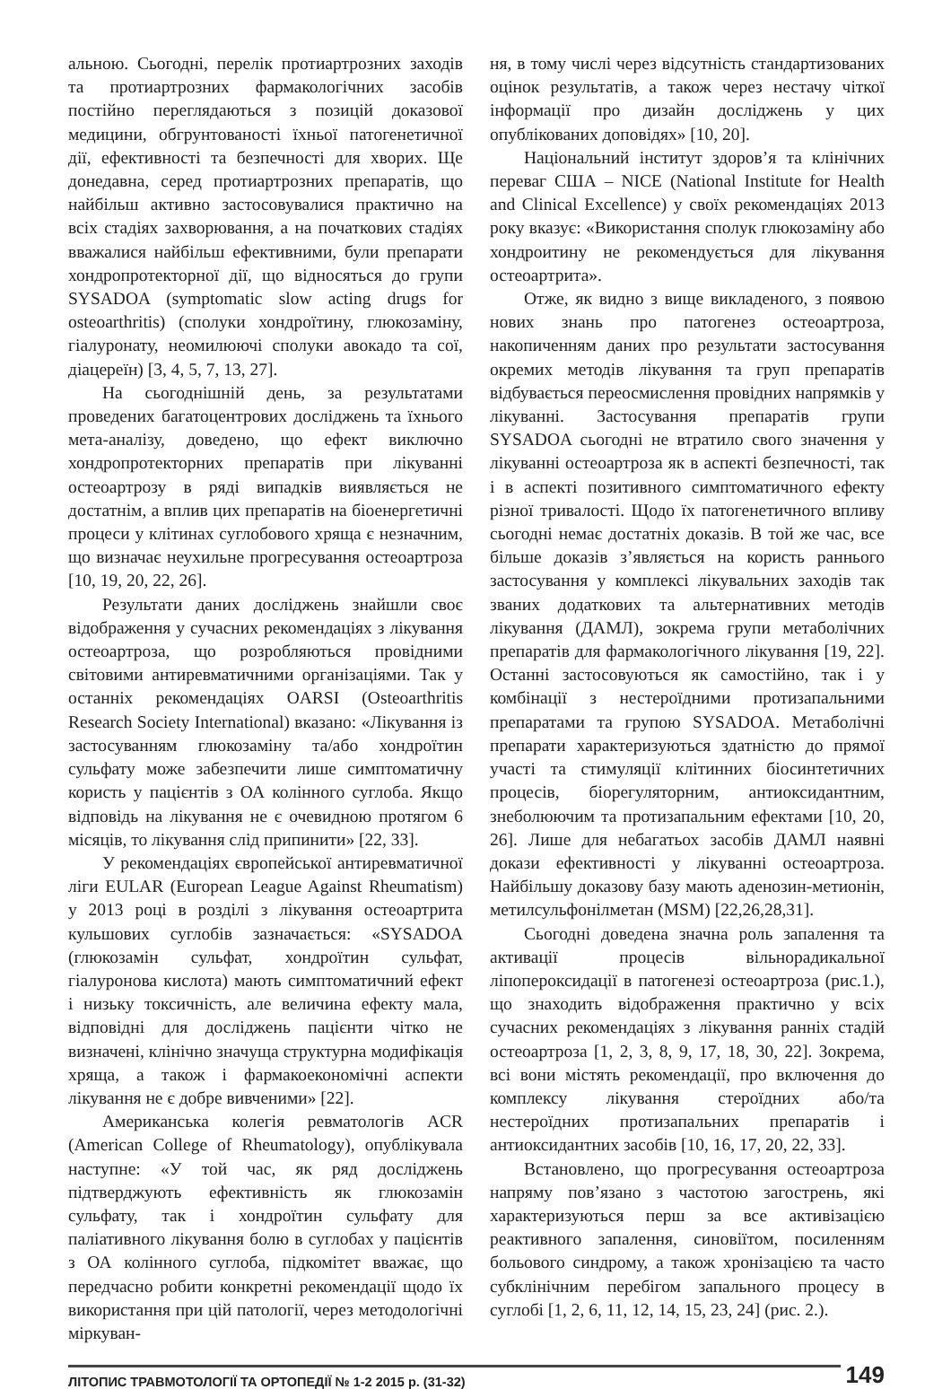альною. Сьогодні, перелік протиартрозних заходів та протиартрозних фармакологічних засобів постійно переглядаються з позицій доказової медицини, обгрунтованості їхньої патогенетичної дії, ефективності та безпечності для хворих. Ще донедавна, серед протиартрозних препаратів, що найбільш активно застосовувалися практично на всіх стадіях захворювання, а на початкових стадіях вважалися найбільш ефективними, були препарати хондропротекторної дії, що відносяться до групи SYSADOA (symptomatic slow acting drugs for osteoarthritis) (сполуки хондроїтину, глюкозаміну, гіалуронату, неомилюючі сполуки авокадо та сої, діацереїн) [3, 4, 5, 7, 13, 27].
На сьогоднішній день, за результатами проведених багатоцентрових досліджень та їхнього мета-аналізу, доведено, що ефект виключно хондропротекторних препаратів при лікуванні остеоартрозу в ряді випадків виявляється не достатнім, а вплив цих препаратів на біоенергетичні процеси у клітинах суглобового хряща є незначним, що визначає неухильне прогресування остеоартроза [10, 19, 20, 22, 26].
Результати даних досліджень знайшли своє відображення у сучасних рекомендаціях з лікування остеоартроза, що розробляються провідними світовими антиревматичними організаціями. Так у останніх рекомендаціях OARSI (Osteoarthritis Research Society International) вказано: «Лікування із застосуванням глюкозаміну та/або хондроїтин сульфату може забезпечити лише симптоматичну користь у пацієнтів з ОА колінного суглоба. Якщо відповідь на лікування не є очевидною протягом 6 місяців, то лікування слід припинити» [22, 33].
У рекомендаціях європейської антиревматичної ліги EULAR (European League Against Rheumatism) у 2013 році в розділі з лікування остеоартрита кульшових суглобів зазначається: «SYSADOA (глюкозамін сульфат, хондроїтин сульфат, гіалуронова кислота) мають симптоматичний ефект і низьку токсичність, але величина ефекту мала, відповідні для досліджень пацієнти чітко не визначені, клінічно значуща структурна модифікація хряща, а також і фармакоекономічні аспекти лікування не є добре вивченими» [22].
Американська колегія ревматологів ACR (American College of Rheumatology), опублікувала наступне: «У той час, як ряд досліджень підтверджують ефективність як глюкозамін сульфату, так і хондроїтин сульфату для паліативного лікування болю в суглобах у пацієнтів з ОА колінного суглоба, підкомітет вважає, що передчасно робити конкретні рекомендації щодо їх використання при цій патології, через методологічні міркуван-
ня, в тому числі через відсутність стандартизованих оцінок результатів, а також через нестачу чіткої інформації про дизайн досліджень у цих опублікованих доповідях» [10, 20].
Національний інститут здоров’я та клінічних переваг США – NICE (National Institute for Health and Clinical Excellence) у своїх рекомендаціях 2013 року вказує: «Використання сполук глюкозаміну або хондроитину не рекомендується для лікування остеоартрита».
Отже, як видно з вище викладеного, з появою нових знань про патогенез остеоартроза, накопиченням даних про результати застосування окремих методів лікування та груп препаратів відбувається переосмислення провідних напрямків у лікуванні. Застосування препаратів групи SYSADOA сьогодні не втратило свого значення у лікуванні остеоартроза як в аспекті безпечності, так і в аспекті позитивного симптоматичного ефекту різної тривалості. Щодо їх патогенетичного впливу сьогодні немає достатніх доказів. В той же час, все більше доказів з’являється на користь раннього застосування у комплексі лікувальних заходів так званих додаткових та альтернативних методів лікування (ДАМЛ), зокрема групи метаболічних препаратів для фармакологічного лікування [19, 22]. Останні застосовуються як самостійно, так і у комбінації з нестероїдними протизапальними препаратами та групою SYSADOA. Метаболічні препарати характеризуються здатністю до прямої участі та стимуляції клітинних біосинтетичних процесів, біорегуляторним, антиоксидантним, знеболюючим та протизапальним ефектами [10, 20, 26]. Лише для небагатьох засобів ДАМЛ наявні докази ефективності у лікуванні остеоартроза. Найбільшу доказову базу мають аденозин-метионін, метилсульфонілметан (MSM) [22,26,28,31].
Сьогодні доведена значна роль запалення та активації процесів вільнорадикальної ліпопероксидації в патогенезі остеоартроза (рис.1.), що знаходить відображення практично у всіх сучасних рекомендаціях з лікування ранніх стадій остеоартроза [1, 2, 3, 8, 9, 17, 18, 30, 22]. Зокрема, всі вони містять рекомендації, про включення до комплексу лікування стероїдних або/та нестероїдних протизапальних препаратів і антиоксидантних засобів [10, 16, 17, 20, 22, 33].
Встановлено, що прогресування остеоартроза напряму пов’язано з частотою загострень, які характеризуються перш за все активізацією реактивного запалення, синовіїтом, посиленням больового синдрому, а також хронізацією та часто субклінічним перебігом запального процесу в суглобі [1, 2, 6, 11, 12, 14, 15, 23, 24] (рис. 2.).
ЛІТОПИС ТРАВМОТОЛОГІЇ ТА ОРТОПЕДІЇ № 1-2 2015 р. (31-32)
149